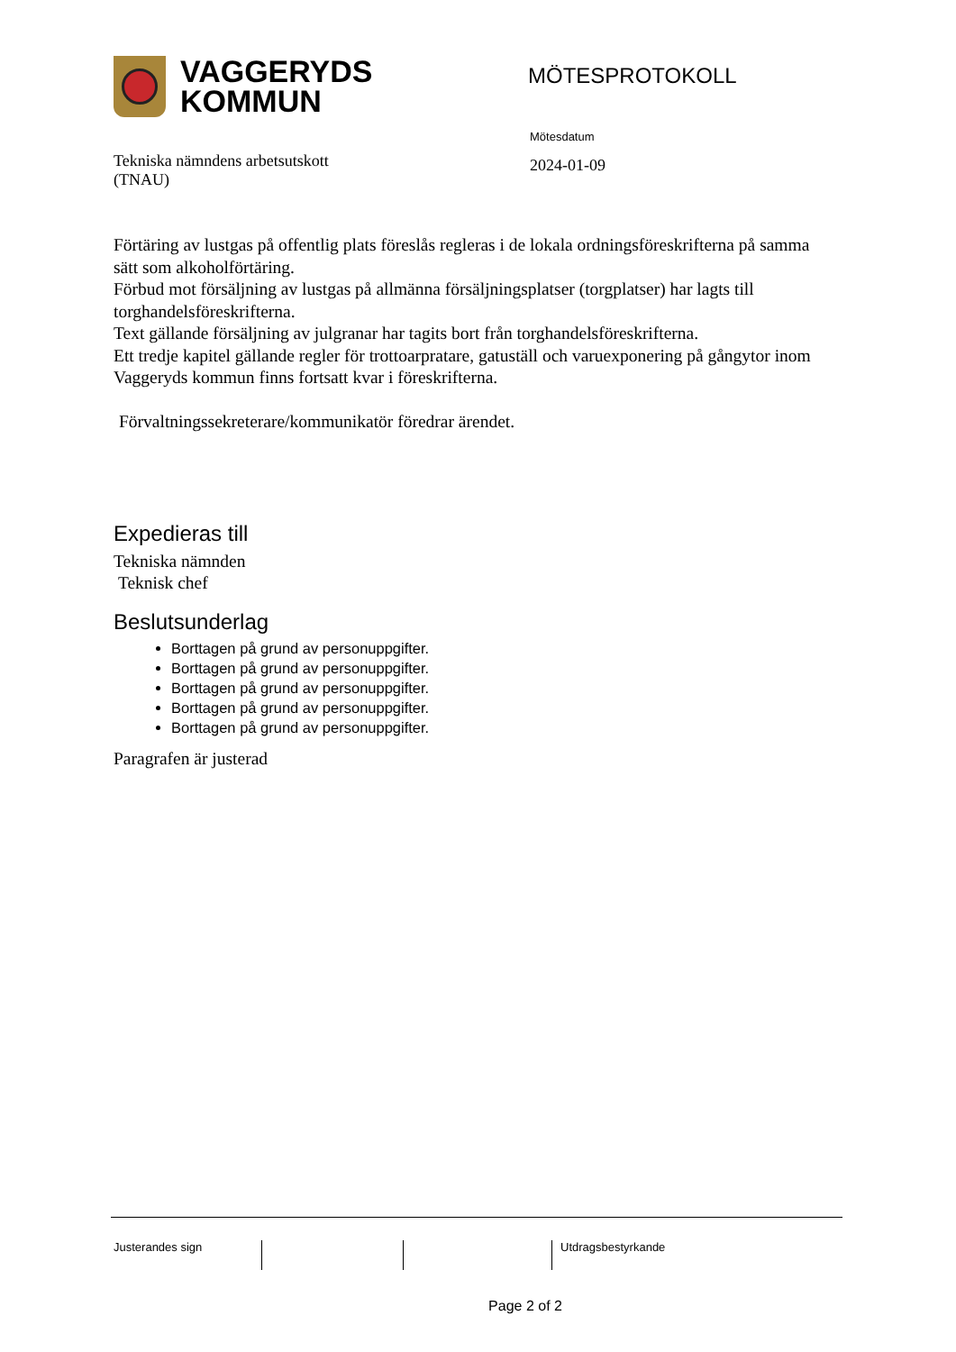VAGGERYDS
KOMMUN
MÖTESPROTOKOLL
Tekniska nämndens arbetsutskott
(TNAU)
Mötesdatum
2024-01-09
Förtäring av lustgas på offentlig plats föreslås regleras i de lokala ordningsföreskrifterna på samma sätt som alkoholförtäring.
Förbud mot försäljning av lustgas på allmänna försäljningsplatser (torgplatser) har lagts till torghandelsföreskrifterna.
Text gällande försäljning av julgranar har tagits bort från torghandelsföreskrifterna.
Ett tredje kapitel gällande regler för trottoarpratare, gatuställ och varuexponering på gångytor inom Vaggeryds kommun finns fortsatt kvar i föreskrifterna.
Förvaltningssekreterare/kommunikatör föredrar ärendet.
Expedieras till
Tekniska nämnden
Teknisk chef
Beslutsunderlag
Borttagen på grund av personuppgifter.
Borttagen på grund av personuppgifter.
Borttagen på grund av personuppgifter.
Borttagen på grund av personuppgifter.
Borttagen på grund av personuppgifter.
Paragrafen är justerad
Justerandes sign Utdragsbestyrkande
Page 2 of 2